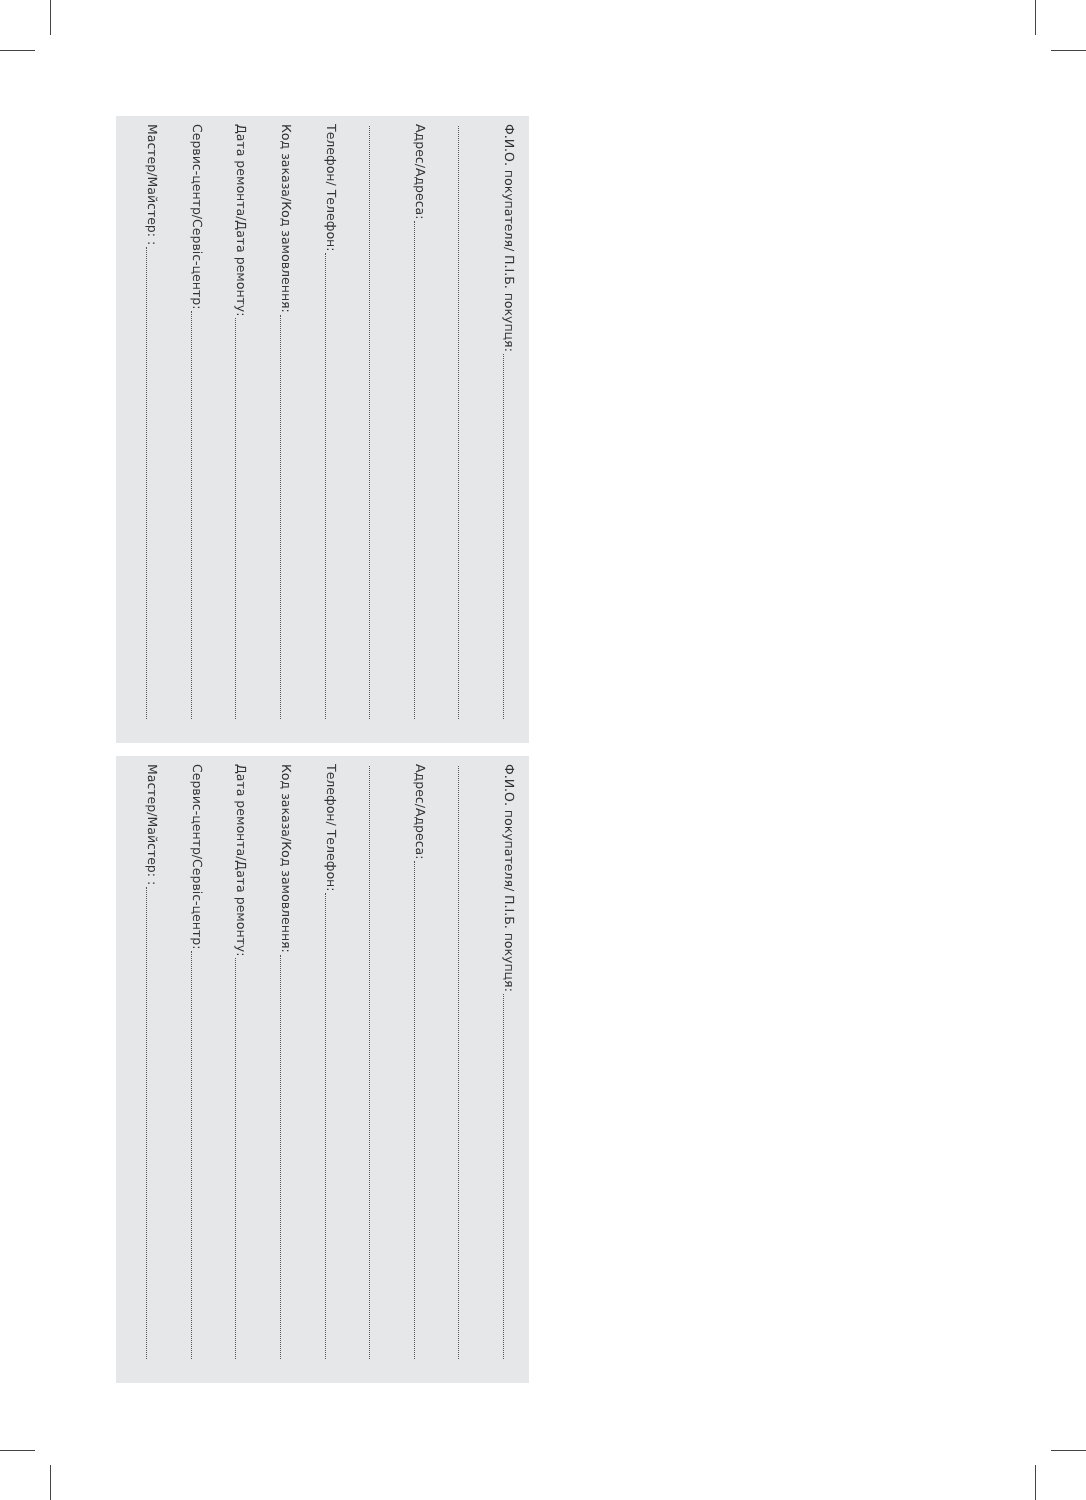Ф.И.О. покупателя/ П.І.Б. покупця:
Адрес/Адреса:
Телефон/ Телефон:
Код заказа/Код замовлення:
Дата ремонта/Дата ремонту:
Сервис-центр/Сервіс-центр:
Мастер/Майстер: :
Ф.И.О. покупателя/ П.І.Б. покупця:
Адрес/Адреса:
Телефон/ Телефон:
Код заказа/Код замовлення:
Дата ремонта/Дата ремонту:
Сервис-центр/Сервіс-центр:
Мастер/Майстер: :